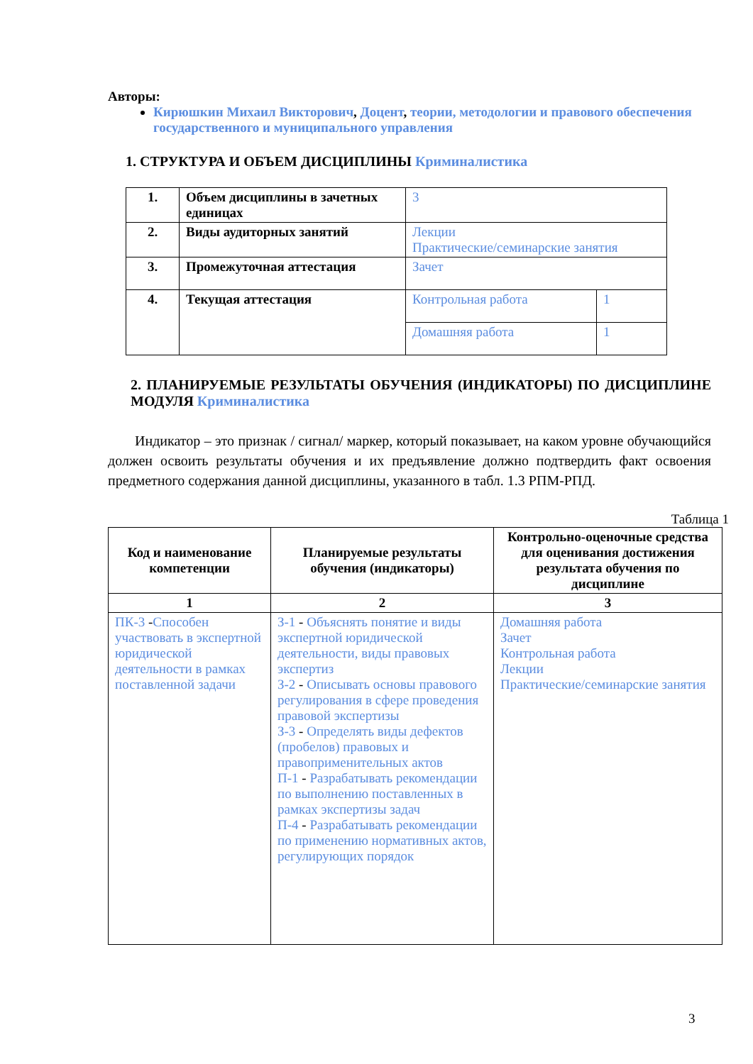Авторы:
Кирюшкин Михаил Викторович, Доцент, теории, методологии и правового обеспечения государственного и муниципального управления
1. СТРУКТУРА И ОБЪЕМ ДИСЦИПЛИНЫ Криминалистика
| 1. | Объем дисциплины в зачетных единицах | 3 | |
| 2. | Виды аудиторных занятий | Лекции Практические/семинарские занятия | |
| 3. | Промежуточная аттестация | Зачет | |
| 4. | Текущая аттестация | Контрольная работа | 1 |
| | | Домашняя работа | 1 |
2. ПЛАНИРУЕМЫЕ РЕЗУЛЬТАТЫ ОБУЧЕНИЯ (ИНДИКАТОРЫ) ПО ДИСЦИПЛИНЕ МОДУЛЯ Криминалистика
Индикатор – это признак / сигнал/ маркер, который показывает, на каком уровне обучающийся должен освоить результаты обучения и их предъявление должно подтвердить факт освоения предметного содержания данной дисциплины, указанного в табл. 1.3 РПМ-РПД.
Таблица 1
| Код и наименование компетенции | Планируемые результаты обучения (индикаторы) | Контрольно-оценочные средства для оценивания достижения результата обучения по дисциплине |
| --- | --- | --- |
| 1 | 2 | 3 |
| ПК-3 - Способен участвовать в экспертной юридической деятельности в рамках поставленной задачи | З-1 - Объяснять понятие и виды экспертной юридической деятельности, виды правовых экспертиз З-2 - Описывать основы правового регулирования в сфере проведения правовой экспертизы З-3 - Определять виды дефектов (пробелов) правовых и правоприменительных актов П-1 - Разрабатывать рекомендации по выполнению поставленных в рамках экспертизы задач П-4 - Разрабатывать рекомендации по применению нормативных актов, регулирующих порядок | Домашняя работа Зачет Контрольная работа Лекции Практические/семинарские занятия |
3